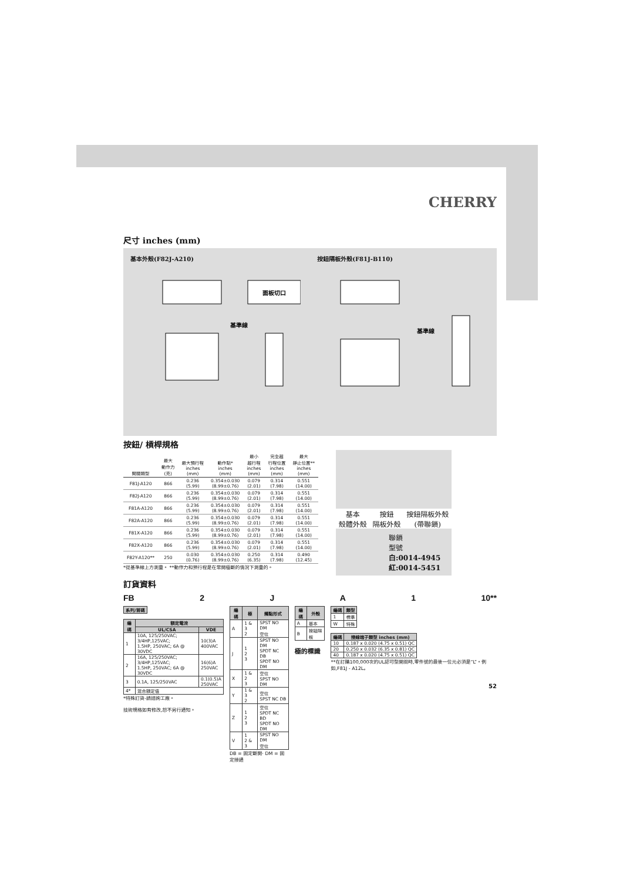CHERRY
尺寸 inches (mm)
基本外殼(F82J-A210)
面板切口
基準線
按鈕隔板外殼(F81J-B110)
基準線
按鈕/ 槓桿規格
| 開關類型 | 最大 動作力 (克) | 最大預行程 inches (mm) | 動作點* inches (mm) | 最小 超行程 inches (mm) | 完全超 行程位置 inches (mm) | 最大 靜止位置** inches (mm) |
| --- | --- | --- | --- | --- | --- | --- |
| F81J-A120 | 866 | 0.236 (5.99) | 0.354±0.030 (8.99±0.76) | 0.079 (2.01) | 0.314 (7.98) | 0.551 (14.00) |
| F82J-A120 | 866 | 0.236 (5.99) | 0.354±0.030 (8.99±0.76) | 0.079 (2.01) | 0.314 (7.98) | 0.551 (14.00) |
| F81A-A120 | 866 | 0.236 (5.99) | 0.354±0.030 (8.99±0.76) | 0.079 (2.01) | 0.314 (7.98) | 0.551 (14.00) |
| F82A-A120 | 866 | 0.236 (5.99) | 0.354±0.030 (8.99±0.76) | 0.079 (2.01) | 0.314 (7.98) | 0.551 (14.00) |
| F81X-A120 | 866 | 0.236 (5.99) | 0.354±0.030 (8.99±0.76) | 0.079 (2.01) | 0.314 (7.98) | 0.551 (14.00) |
| F82X-A120 | 866 | 0.236 (5.99) | 0.354±0.030 (8.99±0.76) | 0.079 (2.01) | 0.314 (7.98) | 0.551 (14.00) |
| F82Y-A120** | 250 | 0.030 (0.76) | 0.354±0.030 (8.99±0.76) | 0.250 (6.35) | 0.314 (7.98) | 0.490 (12.45) |
*從基準線上方測量。 **動作力和預行程是在常開極斷的情況下測量的。
基本
殼體外殼 按鈕
隔板外殼 按鈕隔板外殼
(帶聯鎖)
聯鎖
型號
白:0014-4945
紅:0014-5451
訂貨資料
FB 2 J A 1 10**
| 系列/首碼 |
| --- |
| 編碼 | 額定電流 | |
| --- | --- | --- |
| | UL/CSA | VDE |
| 1 | 10A, 125/250VAC; 3/4HP,125VAC; 1.5HP, 250VAC; 6A @ 30VDC | 10(3)A 400VAC |
| 2 | 16A, 125/250VAC; 3/4HP,125VAC; 1.5HP, 250VAC; 6A @ 30VDC | 16(6)A 250VAC |
| 3 | 0.1A, 125/250VAC | 0.1(0.5)A 250VAC |
| 4* | 混合額定值 | |
*特殊訂貨-請諮詢工廠。
技術規格如有修改,恕不另行通知。
| 編碼 | 極 | 觸點形式 |
| --- | --- | --- |
| A | 1 & 3 2 | SPST NO DM 空位 |
| J | 1 2 3 | SPST NO DM SPDT NC DB SPDT NO DM |
| X | 1 & 2 3 | 空位 SPST NO DM |
| Y | 1 & 3 2 | 空位 SPST NC DB |
| Z | 1 2 3 | 空位 SPDT NC BD SPDT NO DM |
| V | 1 2 & 3 | SPST NO DM 空位 |
DB = 固定斷開· DM = 固定接通
| 編碼 | 外殼 |
| --- | --- |
| A | 基本 |
| B | 按鈕隔板 |
極的標識
| 編碼 | 類型 |
| --- | --- |
| 1 | 標準 |
| W | 特殊 |
| 編碼 | 接線端子類型 inches (mm) |
| --- | --- |
| 10 | 0.187 x 0.020 (4.75 x 0.51) QC |
| 20 | 0.250 x 0.032 (6.35 x 0.81) QC |
| 40 | 0.187 x 0.020 (4.75 x 0.51) QC |
**在訂購100,000次的UL認可型開關時,零件號的最後一位元必須是“L”。例如,F81J - A12L。
52